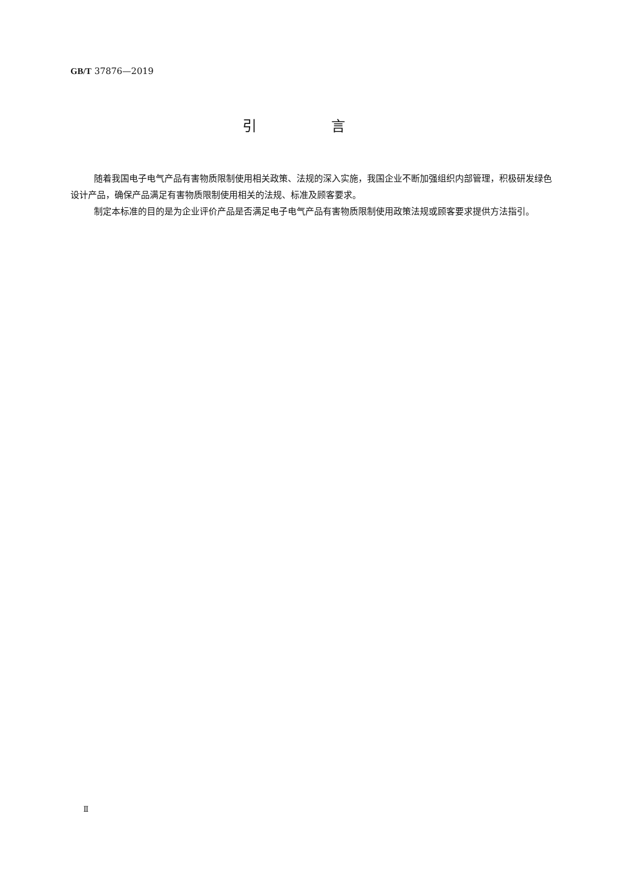GB/T 37876—2019
引 言
随着我国电子电气产品有害物质限制使用相关政策、法规的深入实施，我国企业不断加强组织内部管理，积极研发绿色设计产品，确保产品满足有害物质限制使用相关的法规、标准及顾客要求。
制定本标准的目的是为企业评价产品是否满足电子电气产品有害物质限制使用政策法规或顾客要求提供方法指引。
Ⅱ